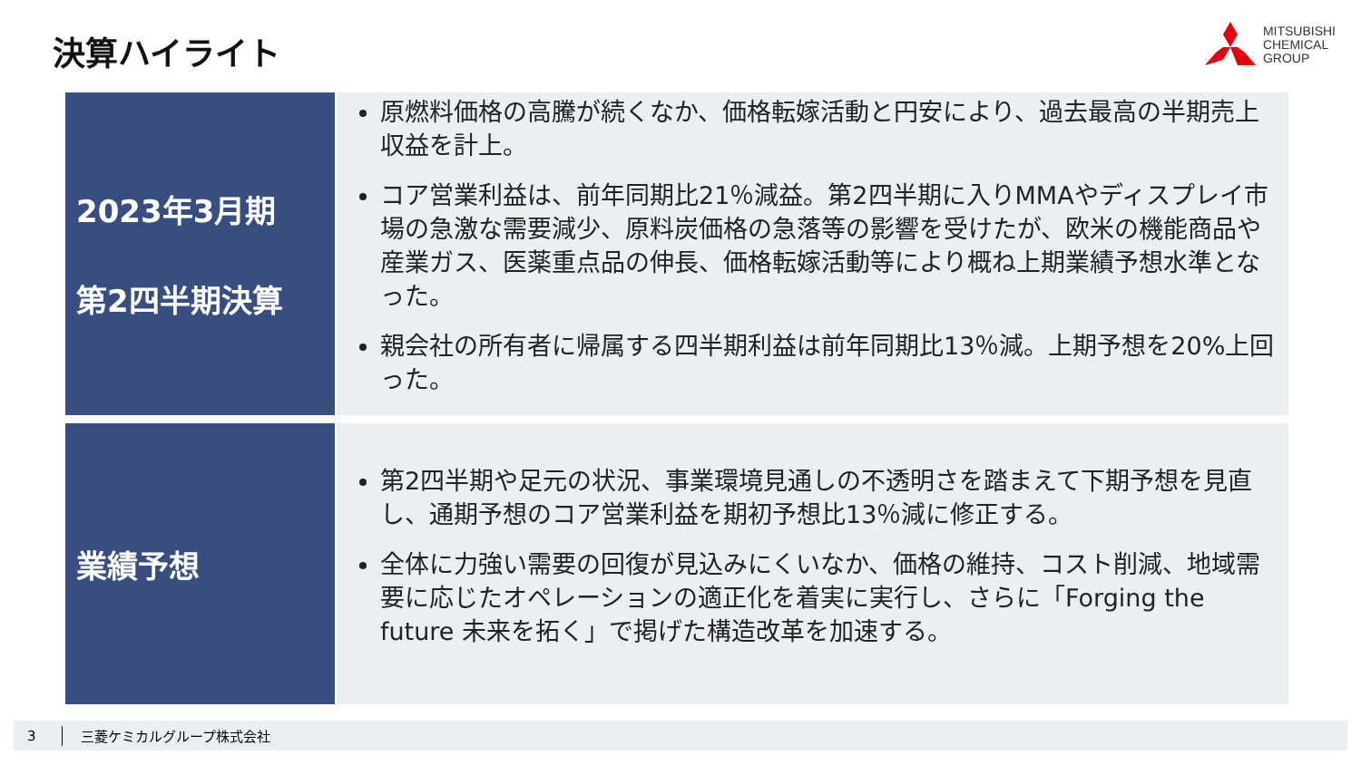決算ハイライト
MITSUBISHI
CHEMICAL
GROUP
2023年3月期
第2四半期決算
原燃料価格の高騰が続くなか、価格転嫁活動と円安により、過去最高の半期売上収益を計上。
コア営業利益は、前年同期比21％減益。第2四半期に入りMMAやディスプレイ市場の急激な需要減少、原料炭価格の急落等の影響を受けたが、欧米の機能商品や産業ガス、医薬重点品の伸長、価格転嫁活動等により概ね上期業績予想水準となった。
親会社の所有者に帰属する四半期利益は前年同期比13％減。上期予想を20%上回った。
業績予想
第2四半期や足元の状況、事業環境見通しの不透明さを踏まえて下期予想を見直し、通期予想のコア営業利益を期初予想比13％減に修正する。
全体に力強い需要の回復が見込みにくいなか、価格の維持、コスト削減、地域需要に応じたオペレーションの適正化を着実に実行し、さらに「Forging the future 未来を拓く」で掲げた構造改革を加速する。
3 三菱ケミカルグループ株式会社